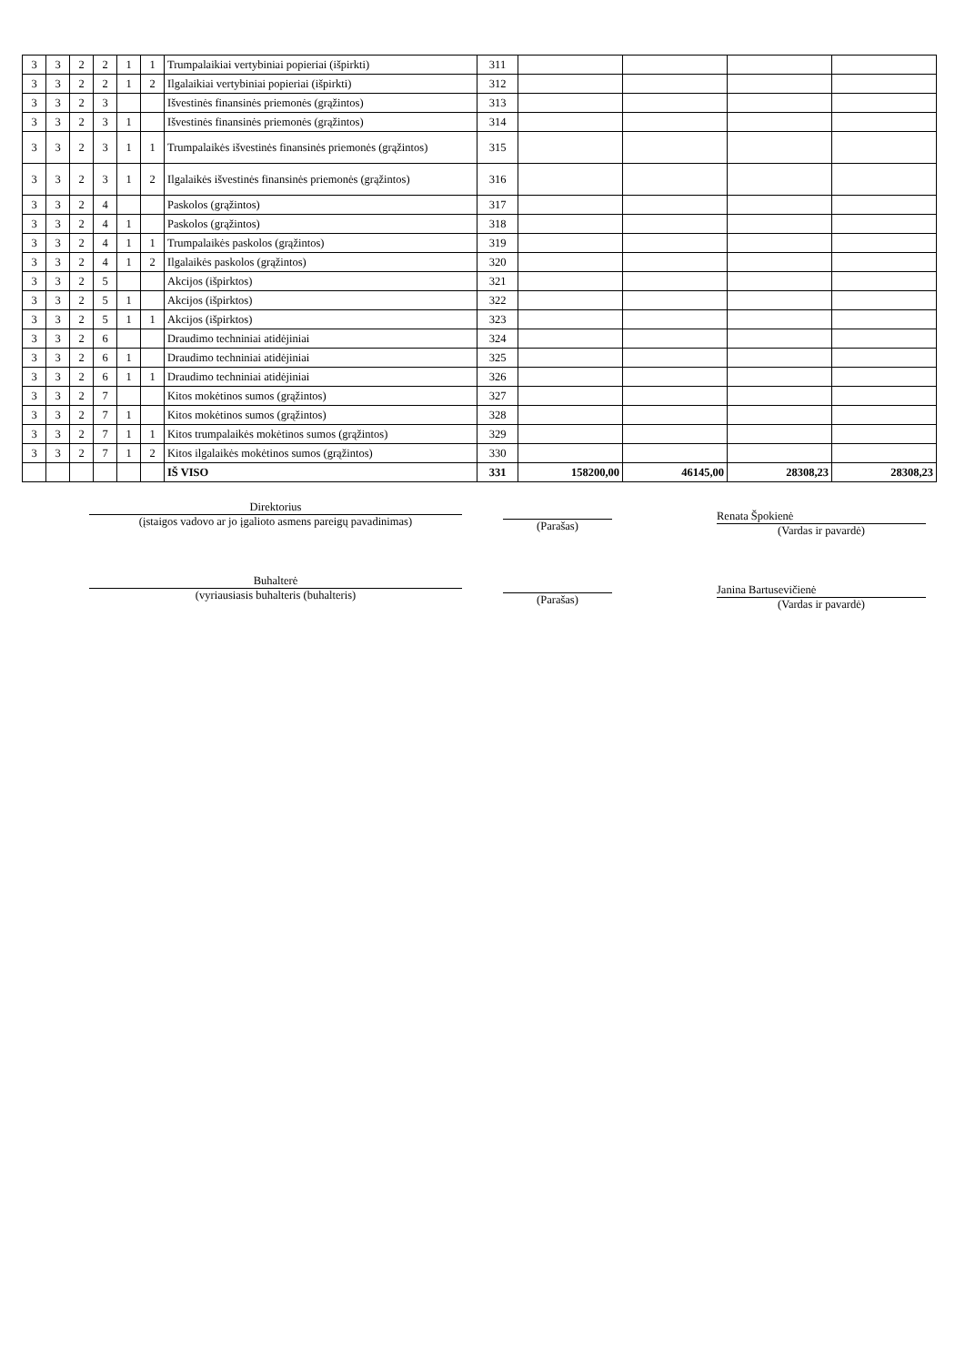| 3 | 3 | 2 | 2 | 1 | 1 | Trumpalaikiai vertybiniai popieriai (išpirkti) | 311 | | | | |
| 3 | 3 | 2 | 2 | 1 | 2 | Ilgalaikiai vertybiniai popieriai (išpirkti) | 312 | | | | |
| 3 | 3 | 2 | 3 | | | Išvestinės finansinės priemonės (grąžintos) | 313 | | | | |
| 3 | 3 | 2 | 3 | 1 | | Išvestinės finansinės priemonės (grąžintos) | 314 | | | | |
| 3 | 3 | 2 | 3 | 1 | 1 | Trumpalaikės išvestinės finansinės priemonės (grąžintos) | 315 | | | | |
| 3 | 3 | 2 | 3 | 1 | 2 | Ilgalaikės išvestinės finansinės priemonės (grąžintos) | 316 | | | | |
| 3 | 3 | 2 | 4 | | | Paskolos (grąžintos) | 317 | | | | |
| 3 | 3 | 2 | 4 | 1 | | Paskolos (grąžintos) | 318 | | | | |
| 3 | 3 | 2 | 4 | 1 | 1 | Trumpalaikės paskolos (grąžintos) | 319 | | | | |
| 3 | 3 | 2 | 4 | 1 | 2 | Ilgalaikės paskolos (grąžintos) | 320 | | | | |
| 3 | 3 | 2 | 5 | | | Akcijos (išpirktos) | 321 | | | | |
| 3 | 3 | 2 | 5 | 1 | | Akcijos (išpirktos) | 322 | | | | |
| 3 | 3 | 2 | 5 | 1 | 1 | Akcijos (išpirktos) | 323 | | | | |
| 3 | 3 | 2 | 6 | | | Draudimo techniniai atidėjiniai | 324 | | | | |
| 3 | 3 | 2 | 6 | 1 | | Draudimo techniniai atidėjiniai | 325 | | | | |
| 3 | 3 | 2 | 6 | 1 | 1 | Draudimo techniniai atidėjiniai | 326 | | | | |
| 3 | 3 | 2 | 7 | | | Kitos mokėtinos sumos (grąžintos) | 327 | | | | |
| 3 | 3 | 2 | 7 | 1 | | Kitos mokėtinos sumos (grąžintos) | 328 | | | | |
| 3 | 3 | 2 | 7 | 1 | 1 | Kitos trumpalaikės mokėtinos sumos (grąžintos) | 329 | | | | |
| 3 | 3 | 2 | 7 | 1 | 2 | Kitos ilgalaikės mokėtinos sumos (grąžintos) | 330 | | | | |
| | | | | | | IŠ VISO | 331 | 158200,00 | 46145,00 | 28308,23 | 28308,23 |
Direktorius
(įstaigos vadovo ar jo įgalioto asmens pareigų pavadinimas)
(Parašas)
Renata Špokienė
(Vardas ir pavardė)
Buhalterė
(vyriausiasis buhalteris (buhalteris)
(Parašas)
Janina Bartusevičienė
(Vardas ir pavardė)